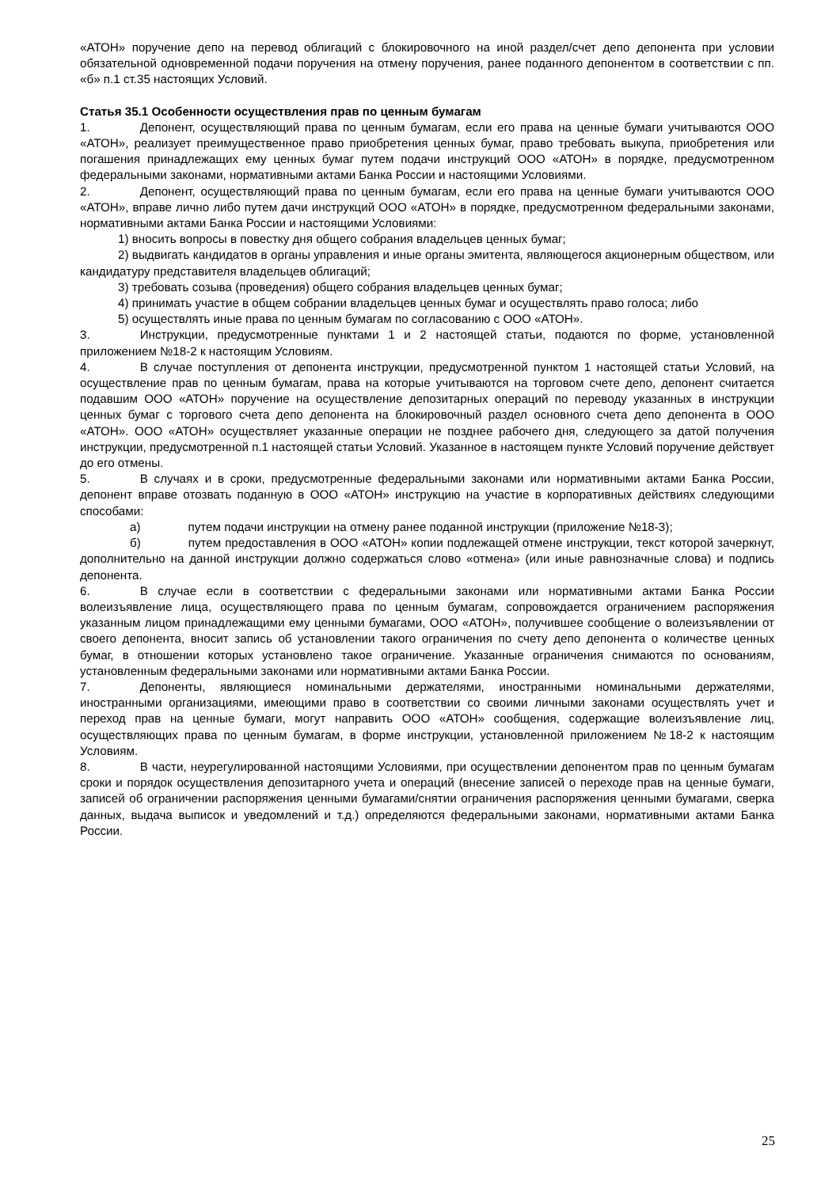«АТОН» поручение депо на перевод облигаций с блокировочного на иной раздел/счет депо депонента при условии обязательной одновременной подачи поручения на отмену поручения, ранее поданного депонентом в соответствии с пп. «б» п.1 ст.35 настоящих Условий.
Статья 35.1 Особенности осуществления прав по ценным бумагам
1. Депонент, осуществляющий права по ценным бумагам, если его права на ценные бумаги учитываются ООО «АТОН», реализует преимущественное право приобретения ценных бумаг, право требовать выкупа, приобретения или погашения принадлежащих ему ценных бумаг путем подачи инструкций ООО «АТОН» в порядке, предусмотренном федеральными законами, нормативными актами Банка России и настоящими Условиями.
2. Депонент, осуществляющий права по ценным бумагам, если его права на ценные бумаги учитываются ООО «АТОН», вправе лично либо путем дачи инструкций ООО «АТОН» в порядке, предусмотренном федеральными законами, нормативными актами Банка России и настоящими Условиями:
1) вносить вопросы в повестку дня общего собрания владельцев ценных бумаг;
2) выдвигать кандидатов в органы управления и иные органы эмитента, являющегося акционерным обществом, или кандидатуру представителя владельцев облигаций;
3) требовать созыва (проведения) общего собрания владельцев ценных бумаг;
4) принимать участие в общем собрании владельцев ценных бумаг и осуществлять право голоса; либо
5) осуществлять иные права по ценным бумагам по согласованию с ООО «АТОН».
3. Инструкции, предусмотренные пунктами 1 и 2 настоящей статьи, подаются по форме, установленной приложением №18-2 к настоящим Условиям.
4. В случае поступления от депонента инструкции, предусмотренной пунктом 1 настоящей статьи Условий, на осуществление прав по ценным бумагам, права на которые учитываются на торговом счете депо, депонент считается подавшим ООО «АТОН» поручение на осуществление депозитарных операций по переводу указанных в инструкции ценных бумаг с торгового счета депо депонента на блокировочный раздел основного счета депо депонента в ООО «АТОН». ООО «АТОН» осуществляет указанные операции не позднее рабочего дня, следующего за датой получения инструкции, предусмотренной п.1 настоящей статьи Условий. Указанное в настоящем пункте Условий поручение действует до его отмены.
5. В случаях и в сроки, предусмотренные федеральными законами или нормативными актами Банка России, депонент вправе отозвать поданную в ООО «АТОН» инструкцию на участие в корпоративных действиях следующими способами:
а) путем подачи инструкции на отмену ранее поданной инструкции (приложение №18-3);
б) путем предоставления в ООО «АТОН» копии подлежащей отмене инструкции, текст которой зачеркнут, дополнительно на данной инструкции должно содержаться слово «отмена» (или иные равнозначные слова) и подпись депонента.
6. В случае если в соответствии с федеральными законами или нормативными актами Банка России волеизъявление лица, осуществляющего права по ценным бумагам, сопровождается ограничением распоряжения указанным лицом принадлежащими ему ценными бумагами, ООО «АТОН», получившее сообщение о волеизъявлении от своего депонента, вносит запись об установлении такого ограничения по счету депо депонента о количестве ценных бумаг, в отношении которых установлено такое ограничение. Указанные ограничения снимаются по основаниям, установленным федеральными законами или нормативными актами Банка России.
7. Депоненты, являющиеся номинальными держателями, иностранными номинальными держателями, иностранными организациями, имеющими право в соответствии со своими личными законами осуществлять учет и переход прав на ценные бумаги, могут направить ООО «АТОН» сообщения, содержащие волеизъявление лиц, осуществляющих права по ценным бумагам, в форме инструкции, установленной приложением №18-2 к настоящим Условиям.
8. В части, неурегулированной настоящими Условиями, при осуществлении депонентом прав по ценным бумагам сроки и порядок осуществления депозитарного учета и операций (внесение записей о переходе прав на ценные бумаги, записей об ограничении распоряжения ценными бумагами/снятии ограничения распоряжения ценными бумагами, сверка данных, выдача выписок и уведомлений и т.д.) определяются федеральными законами, нормативными актами Банка России.
25